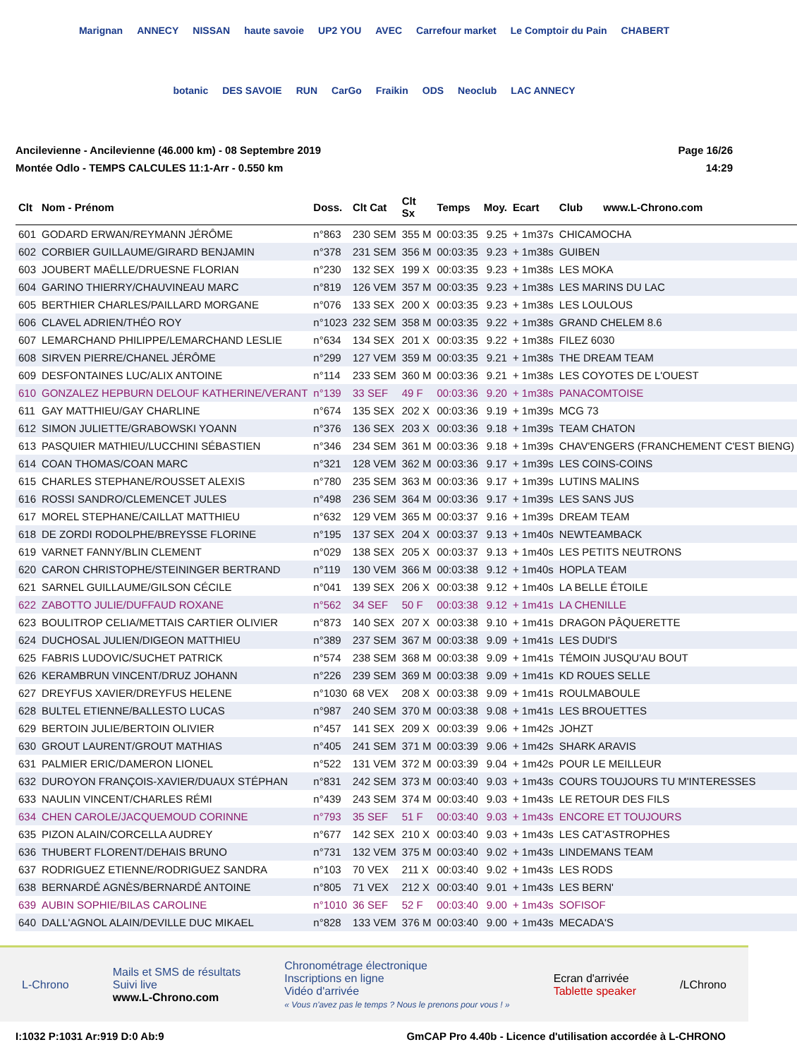Marignan ANNECY NISSAN haute savoie UP2 YOU AVEC Carrefour market Le Comptoir du Pain CHABERT botanic DES SAVOIE RUN CarGo Fraikin ODS Neoclub LAC ANNECY
Ancilevienne - Ancilevienne (46.000 km) - 08 Septembre 2019
Montée Odlo - TEMPS CALCULES 11:1-Arr - 0.550 km
Page 16/26
14:29
| Clt | Nom - Prénom | Doss. | Clt Cat | Clt Sx | Temps | Moy. | Ecart | Club www.L-Chrono.com |
| --- | --- | --- | --- | --- | --- | --- | --- | --- |
| 601 | GODARD ERWAN/REYMANN JÉRÔME | n°863 | 230 SEM | 355 M | 00:03:35 | 9.25 | + 1m37s | CHICAMOCHA |
| 602 | CORBIER GUILLAUME/GIRARD BENJAMIN | n°378 | 231 SEM | 356 M | 00:03:35 | 9.23 | + 1m38s | GUIBEN |
| 603 | JOUBERT MAËLLE/DRUESNE FLORIAN | n°230 | 132 SEX | 199 X | 00:03:35 | 9.23 | + 1m38s | LES MOKA |
| 604 | GARINO THIERRY/CHAUVINEAU MARC | n°819 | 126 VEM | 357 M | 00:03:35 | 9.23 | + 1m38s | LES MARINS DU LAC |
| 605 | BERTHIER CHARLES/PAILLARD MORGANE | n°076 | 133 SEX | 200 X | 00:03:35 | 9.23 | + 1m38s | LES LOULOUS |
| 606 | CLAVEL ADRIEN/THÉO ROY | n°1023 | 232 SEM | 358 M | 00:03:35 | 9.22 | + 1m38s | GRAND CHELEM 8.6 |
| 607 | LEMARCHAND PHILIPPE/LEMARCHAND LESLIE | n°634 | 134 SEX | 201 X | 00:03:35 | 9.22 | + 1m38s | FILEZ 6030 |
| 608 | SIRVEN PIERRE/CHANEL JÉRÔME | n°299 | 127 VEM | 359 M | 00:03:35 | 9.21 | + 1m38s | THE DREAM TEAM |
| 609 | DESFONTAINES LUC/ALIX ANTOINE | n°114 | 233 SEM | 360 M | 00:03:36 | 9.21 | + 1m38s | LES COYOTES DE L'OUEST |
| 610 | GONZALEZ HEPBURN DELOUF KATHERINE/VERANT | n°139 | 33 SEF | 49 F | 00:03:36 | 9.20 | + 1m38s | PANACOMTOISE |
| 611 | GAY MATTHIEU/GAY CHARLINE | n°674 | 135 SEX | 202 X | 00:03:36 | 9.19 | + 1m39s | MCG 73 |
| 612 | SIMON JULIETTE/GRABOWSKI YOANN | n°376 | 136 SEX | 203 X | 00:03:36 | 9.18 | + 1m39s | TEAM CHATON |
| 613 | PASQUIER MATHIEU/LUCCHINI SÉBASTIEN | n°346 | 234 SEM | 361 M | 00:03:36 | 9.18 | + 1m39s | CHAV'ENGERS (FRANCHEMENT C'EST BIENG) |
| 614 | COAN THOMAS/COAN MARC | n°321 | 128 VEM | 362 M | 00:03:36 | 9.17 | + 1m39s | LES COINS-COINS |
| 615 | CHARLES STEPHANE/ROUSSET ALEXIS | n°780 | 235 SEM | 363 M | 00:03:36 | 9.17 | + 1m39s | LUTINS MALINS |
| 616 | ROSSI SANDRO/CLEMENCET JULES | n°498 | 236 SEM | 364 M | 00:03:36 | 9.17 | + 1m39s | LES SANS JUS |
| 617 | MOREL STEPHANE/CAILLAT MATTHIEU | n°632 | 129 VEM | 365 M | 00:03:37 | 9.16 | + 1m39s | DREAM TEAM |
| 618 | DE ZORDI RODOLPHE/BREYSSE FLORINE | n°195 | 137 SEX | 204 X | 00:03:37 | 9.13 | + 1m40s | NEWTEAMBACK |
| 619 | VARNET FANNY/BLIN CLEMENT | n°029 | 138 SEX | 205 X | 00:03:37 | 9.13 | + 1m40s | LES PETITS NEUTRONS |
| 620 | CARON CHRISTOPHE/STEININGER BERTRAND | n°119 | 130 VEM | 366 M | 00:03:38 | 9.12 | + 1m40s | HOPLA TEAM |
| 621 | SARNEL GUILLAUME/GILSON CÉCILE | n°041 | 139 SEX | 206 X | 00:03:38 | 9.12 | + 1m40s | LA BELLE ÉTOILE |
| 622 | ZABOTTO JULIE/DUFFAUD ROXANE | n°562 | 34 SEF | 50 F | 00:03:38 | 9.12 | + 1m41s | LA CHENILLE |
| 623 | BOULITROP CELIA/METTAIS CARTIER OLIVIER | n°873 | 140 SEX | 207 X | 00:03:38 | 9.10 | + 1m41s | DRAGON PÂQUERETTE |
| 624 | DUCHOSAL JULIEN/DIGEON MATTHIEU | n°389 | 237 SEM | 367 M | 00:03:38 | 9.09 | + 1m41s | LES DUDI'S |
| 625 | FABRIS LUDOVIC/SUCHET PATRICK | n°574 | 238 SEM | 368 M | 00:03:38 | 9.09 | + 1m41s | TÉMOIN JUSQU'AU BOUT |
| 626 | KERAMBRUN VINCENT/DRUZ JOHANN | n°226 | 239 SEM | 369 M | 00:03:38 | 9.09 | + 1m41s | KD ROUES SELLE |
| 627 | DREYFUS XAVIER/DREYFUS HELENE | n°1030 | 68 VEX | 208 X | 00:03:38 | 9.09 | + 1m41s | ROULMABOULE |
| 628 | BULTEL ETIENNE/BALLESTO LUCAS | n°987 | 240 SEM | 370 M | 00:03:38 | 9.08 | + 1m41s | LES BROUETTES |
| 629 | BERTOIN JULIE/BERTOIN OLIVIER | n°457 | 141 SEX | 209 X | 00:03:39 | 9.06 | + 1m42s | JOHZT |
| 630 | GROUT LAURENT/GROUT MATHIAS | n°405 | 241 SEM | 371 M | 00:03:39 | 9.06 | + 1m42s | SHARK ARAVIS |
| 631 | PALMIER ERIC/DAMERON LIONEL | n°522 | 131 VEM | 372 M | 00:03:39 | 9.04 | + 1m42s | POUR LE MEILLEUR |
| 632 | DUROYON FRANÇOIS-XAVIER/DUAUX STÉPHAN | n°831 | 242 SEM | 373 M | 00:03:40 | 9.03 | + 1m43s | COURS TOUJOURS TU M'INTERESSES |
| 633 | NAULIN VINCENT/CHARLES RÉMI | n°439 | 243 SEM | 374 M | 00:03:40 | 9.03 | + 1m43s | LE RETOUR DES FILS |
| 634 | CHEN CAROLE/JACQUEMOUD CORINNE | n°793 | 35 SEF | 51 F | 00:03:40 | 9.03 | + 1m43s | ENCORE ET TOUJOURS |
| 635 | PIZON ALAIN/CORCELLA AUDREY | n°677 | 142 SEX | 210 X | 00:03:40 | 9.03 | + 1m43s | LES CAT'ASTROPHES |
| 636 | THUBERT FLORENT/DEHAIS BRUNO | n°731 | 132 VEM | 375 M | 00:03:40 | 9.02 | + 1m43s | LINDEMANS TEAM |
| 637 | RODRIGUEZ ETIENNE/RODRIGUEZ SANDRA | n°103 | 70 VEX | 211 X | 00:03:40 | 9.02 | + 1m43s | LES RODS |
| 638 | BERNARDÉ AGNÈS/BERNARDÉ ANTOINE | n°805 | 71 VEX | 212 X | 00:03:40 | 9.01 | + 1m43s | LES BERN' |
| 639 | AUBIN SOPHIE/BILAS CAROLINE | n°1010 | 36 SEF | 52 F | 00:03:40 | 9.00 | + 1m43s | SOFISOF |
| 640 | DALL'AGNOL ALAIN/DEVILLE DUC MIKAEL | n°828 | 133 VEM | 376 M | 00:03:40 | 9.00 | + 1m43s | MECADA'S |
L-Chrono
Mails et SMS de résultats
Suivi live
www.L-Chrono.com
Chronométrage électronique
Inscriptions en ligne
Vidéo d'arrivée
« Vous n'avez pas le temps ? Nous le prenons pour vous ! »
Ecran d'arrivée
Tablette speaker
/LChrono
I:1032 P:1031 Ar:919 D:0 Ab:9 GmCAP Pro 4.40b - Licence d'utilisation accordée à L-CHRONO